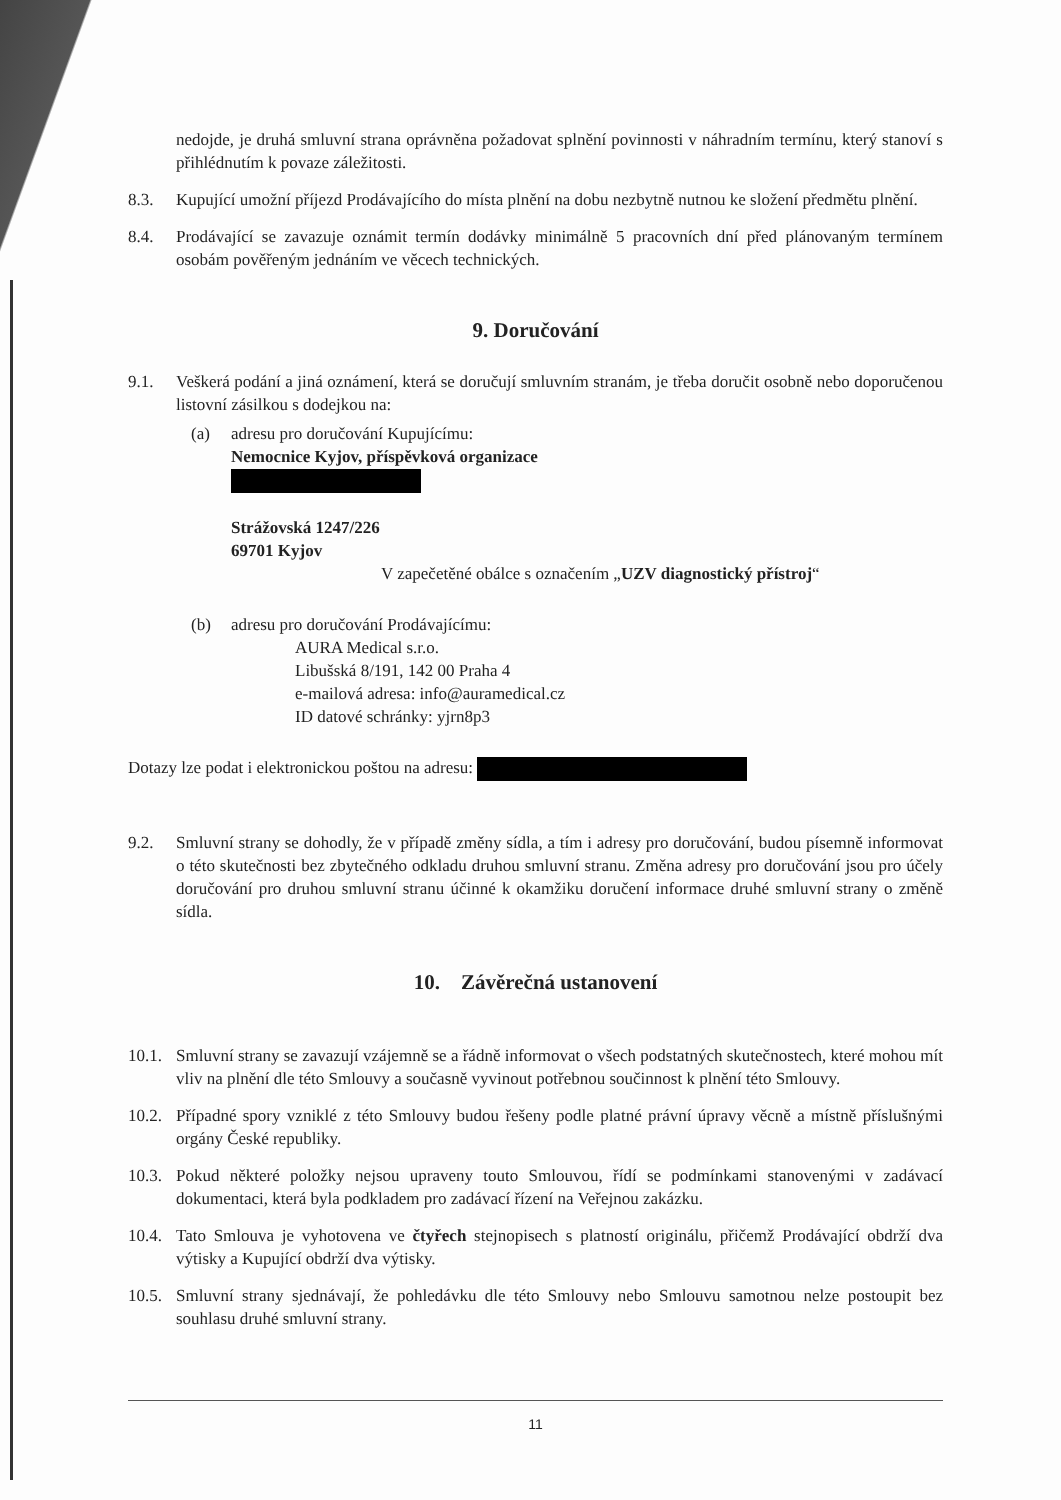nedojde, je druhá smluvní strana oprávněna požadovat splnění povinnosti v náhradním termínu, který stanoví s přihlédnutím k povaze záležitosti.
8.3. Kupující umožní příjezd Prodávajícího do místa plnění na dobu nezbytně nutnou ke složení předmětu plnění.
8.4. Prodávající se zavazuje oznámit termín dodávky minimálně 5 pracovních dní před plánovaným termínem osobám pověřeným jednáním ve věcech technických.
9. Doručování
9.1. Veškerá podání a jiná oznámení, která se doručují smluvním stranám, je třeba doručit osobně nebo doporučenou listovní zásilkou s dodejkou na:
(a) adresu pro doručování Kupujícímu:
Nemocnice Kyjov, příspěvková organizace
Strážovská 1247/226
69701 Kyjov
V zapečetěné obálce s označením „UZV diagnostický přístroj“
(b) adresu pro doručování Prodávajícímu:
AURA Medical s.r.o.
Libušská 8/191, 142 00 Praha 4
e-mailová adresa: info@auramedical.cz
ID datové schránky: yjrn8p3
Dotazy lze podat i elektronickou poštou na adresu:
9.2. Smluvní strany se dohodly, že v případě změny sídla, a tím i adresy pro doručování, budou písemně informovat o této skutečnosti bez zbytečného odkladu druhou smluvní stranu. Změna adresy pro doručování jsou pro účely doručování pro druhou smluvní stranu účinné k okamžiku doručení informace druhé smluvní strany o změně sídla.
10. Závěrečná ustanovení
10.1.
Smluvní strany se zavazují vzájemně se a řádně informovat o všech podstatných skutečnostech, které mohou mít vliv na plnění dle této Smlouvy a současně vyvinout potřebnou součinnost k plnění této Smlouvy.
10.2.
Případné spory vzniklé z této Smlouvy budou řešeny podle platné právní úpravy věcně a místně příslušnými orgány České republiky.
10.3.
Pokud některé položky nejsou upraveny touto Smlouvou, řídí se podmínkami stanovenými v zadávací dokumentaci, která byla podkladem pro zadávací řízení na Veřejnou zakázku.
10.4.
Tato Smlouva je vyhotovena ve čtyřech stejnopisech s platností originálu, přičemž Prodávající obdrží dva výtisky a Kupující obdrží dva výtisky.
10.5.
Smluvní strany sjednávají, že pohledávku dle této Smlouvy nebo Smlouvu samotnou nelze postoupit bez souhlasu druhé smluvní strany.
11